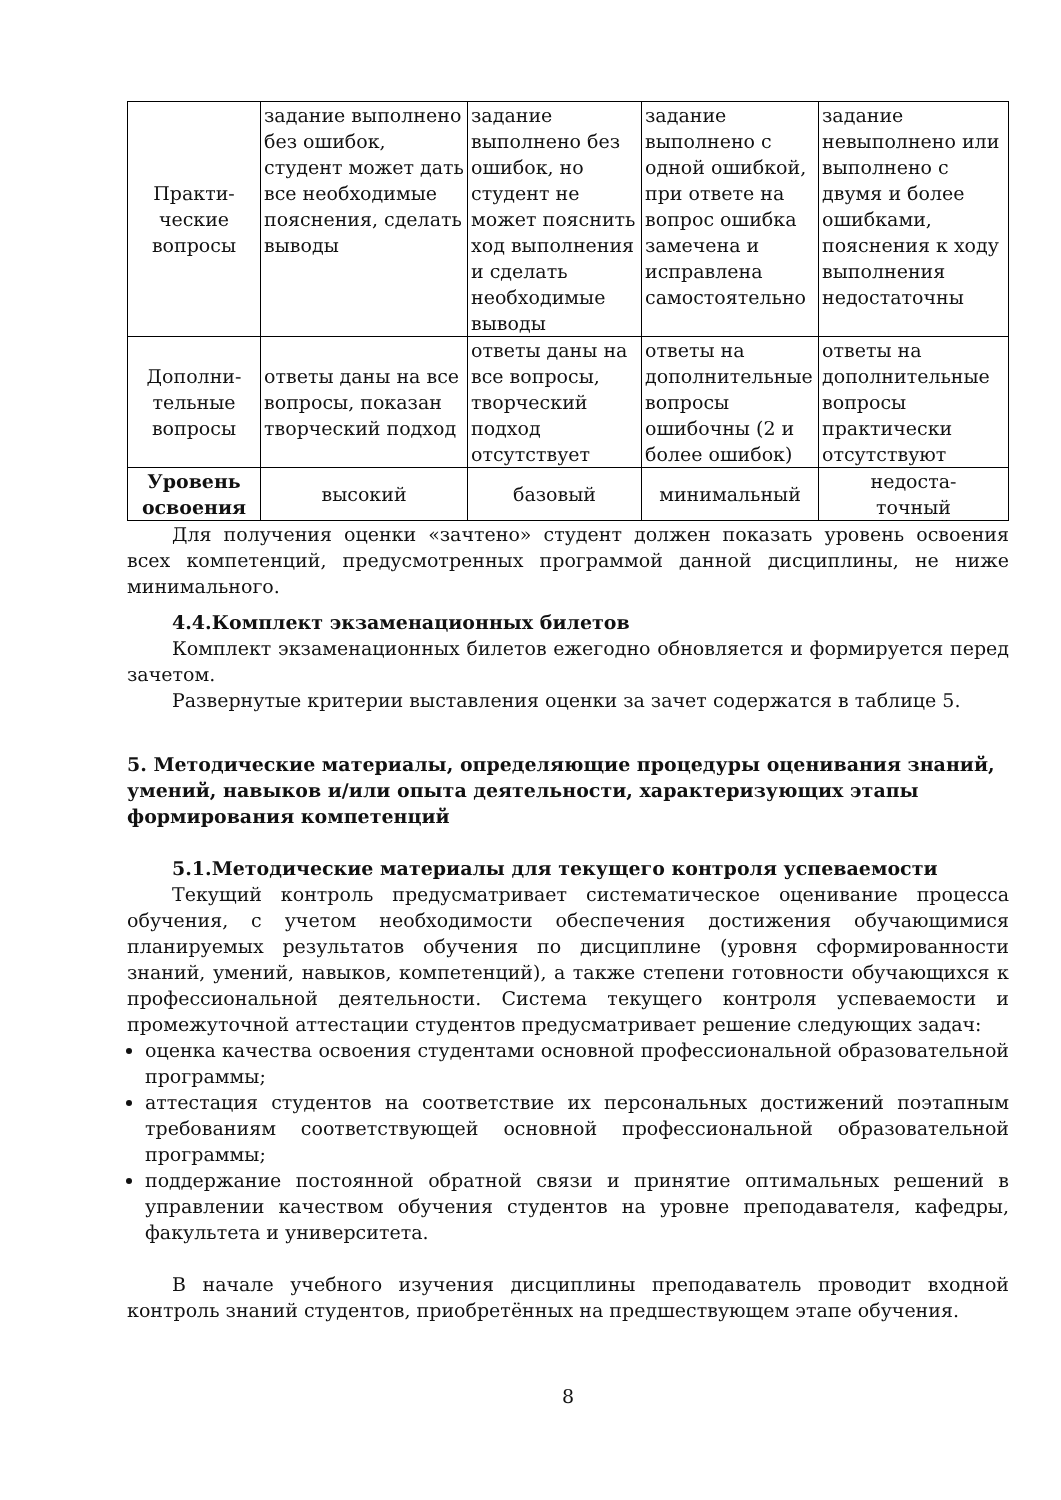| Практи- ческие вопросы | задание выполнено без ошибок, студент может дать все необходимые пояснения, сделать выводы | задание выполнено без ошибок, но студент не может пояснить ход выполнения и сделать необходимые выводы | задание выполнено с одной ошибкой, при ответе на вопрос ошибка замечена и исправлена самостоятельно | задание невыполнено или выполнено с двумя и более ошибками, пояснения к ходу выполнения недостаточны |
| Дополни- тельные вопросы | ответы даны на все вопросы, показан творческий подход | ответы даны на все вопросы, творческий подход отсутствует | ответы на дополнительные вопросы ошибочны (2 и более ошибок) | ответы на дополнительные вопросы практически отсутствуют |
| Уровень освоения | высокий | базовый | минимальный | недоста- точный |
Для получения оценки «зачтено» студент должен показать уровень освоения всех компетенций, предусмотренных программой данной дисциплины, не ниже минимального.
4.4.Комплект экзаменационных билетов
Комплект экзаменационных билетов ежегодно обновляется и формируется перед зачетом.
Развернутые критерии выставления оценки за зачет содержатся в таблице 5.
5. Методические материалы, определяющие процедуры оценивания знаний, умений, навыков и/или опыта деятельности, характеризующих этапы формирования компетенций
5.1.Методические материалы для текущего контроля успеваемости
Текущий контроль предусматривает систематическое оценивание процесса обучения, с учетом необходимости обеспечения достижения обучающимися планируемых результатов обучения по дисциплине (уровня сформированности знаний, умений, навыков, компетенций), а также степени готовности обучающихся к профессиональной деятельности. Система текущего контроля успеваемости и промежуточной аттестации студентов предусматривает решение следующих задач:
оценка качества освоения студентами основной профессиональной образовательной программы;
аттестация студентов на соответствие их персональных достижений поэтапным требованиям соответствующей основной профессиональной образовательной программы;
поддержание постоянной обратной связи и принятие оптимальных решений в управлении качеством обучения студентов на уровне преподавателя, кафедры, факультета и университета.
В начале учебного изучения дисциплины преподаватель проводит входной контроль знаний студентов, приобретённых на предшествующем этапе обучения.
8